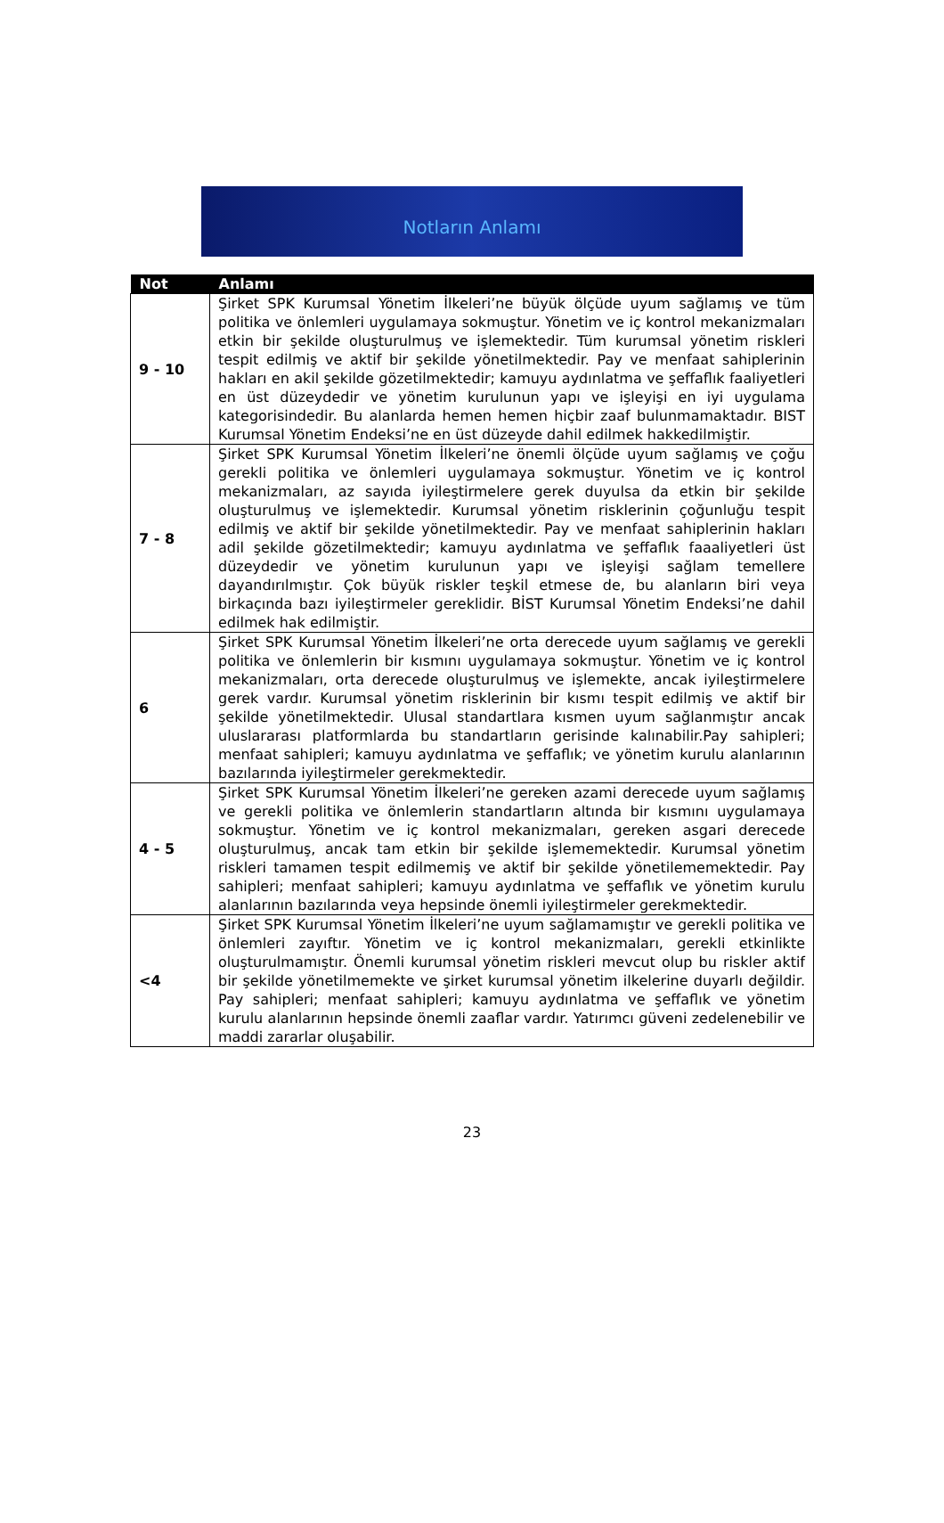Notların Anlamı
| Not | Anlamı |
| --- | --- |
| 9 - 10 | Şirket SPK Kurumsal Yönetim İlkeleri’ne büyük ölçüde uyum sağlamış ve tüm politika ve önlemleri uygulamaya sokmuştur. Yönetim ve iç kontrol mekanizmaları etkin bir şekilde oluşturulmuş ve işlemektedir. Tüm kurumsal yönetim riskleri tespit edilmiş ve aktif bir şekilde yönetilmektedir. Pay ve menfaat sahiplerinin hakları en akil şekilde gözetilmektedir; kamuyu aydınlatma ve şeffaflık faaliyetleri en üst düzeydedir ve yönetim kurulunun yapı ve işleyişi en iyi uygulama kategorisindedir. Bu alanlarda hemen hemen hiçbir zaaf bulunmamaktadır. BIST Kurumsal Yönetim Endeksi’ne en üst düzeyde dahil edilmek hakkedilmiştir. |
| 7 - 8 | Şirket SPK Kurumsal Yönetim İlkeleri’ne önemli ölçüde uyum sağlamış ve çoğu gerekli politika ve önlemleri uygulamaya sokmuştur. Yönetim ve iç kontrol mekanizmaları, az sayıda iyileştirmelere gerek duyulsa da etkin bir şekilde oluşturulmuş ve işlemektedir. Kurumsal yönetim risklerinin çoğunluğu tespit edilmiş ve aktif bir şekilde yönetilmektedir. Pay ve menfaat sahiplerinin hakları adil şekilde gözetilmektedir; kamuyu aydınlatma ve şeffaflık faaaliyetleri üst düzeydedir ve yönetim kurulunun yapı ve işleyişi sağlam temellere dayandırılmıştır. Çok büyük riskler teşkil etmese de, bu alanların biri veya birkaçında bazı iyileştirmeler gereklidir. BİST Kurumsal Yönetim Endeksi’ne dahil edilmek hak edilmiştir. |
| 6 | Şirket SPK Kurumsal Yönetim İlkeleri’ne orta derecede uyum sağlamış ve gerekli politika ve önlemlerin bir kısmını uygulamaya sokmuştur. Yönetim ve iç kontrol mekanizmaları, orta derecede oluşturulmuş ve işlemekte, ancak iyileştirmelere gerek vardır. Kurumsal yönetim risklerinin bir kısmı tespit edilmiş ve aktif bir şekilde yönetilmektedir. Ulusal standartlara kısmen uyum sağlanmıştır ancak uluslararası platformlarda bu standartların gerisinde kalınabilir.Pay sahipleri; menfaat sahipleri; kamuyu aydınlatma ve şeffaflık; ve yönetim kurulu alanlarının bazılarında iyileştirmeler gerekmektedir. |
| 4 - 5 | Şirket SPK Kurumsal Yönetim İlkeleri’ne gereken azami derecede uyum sağlamış ve gerekli politika ve önlemlerin standartların altında bir kısmını uygulamaya sokmuştur. Yönetim ve iç kontrol mekanizmaları, gereken asgari derecede oluşturulmuş, ancak tam etkin bir şekilde işlememektedir. Kurumsal yönetim riskleri tamamen tespit edilmemiş ve aktif bir şekilde yönetilememektedir. Pay sahipleri; menfaat sahipleri; kamuyu aydınlatma ve şeffaflık ve yönetim kurulu alanlarının bazılarında veya hepsinde önemli iyileştirmeler gerekmektedir. |
| <4 | Şirket SPK Kurumsal Yönetim İlkeleri’ne uyum sağlamamıştır ve gerekli politika ve önlemleri zayıftır. Yönetim ve iç kontrol mekanizmaları, gerekli etkinlikte oluşturulmamıştır. Önemli kurumsal yönetim riskleri mevcut olup bu riskler aktif bir şekilde yönetilmemekte ve şirket kurumsal yönetim ilkelerine duyarlı değildir. Pay sahipleri; menfaat sahipleri; kamuyu aydınlatma ve şeffaflık ve yönetim kurulu alanlarının hepsinde önemli zaaflar vardır. Yatırımcı güveni zedelenebilir ve maddi zararlar oluşabilir. |
23